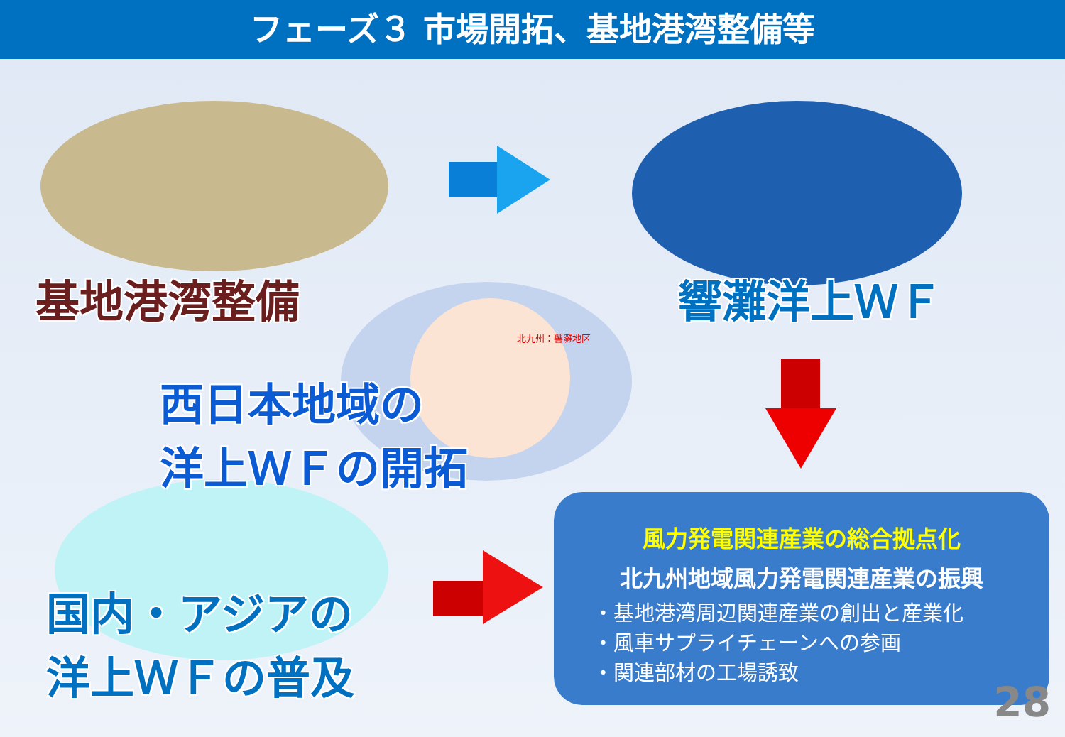フェーズ３ 市場開拓、基地港湾整備等
基地港湾整備 響灘洋上ＷＦ
北九州：響灘地区
西日本地域の
洋上ＷＦの開拓
国内・アジアの
洋上ＷＦの普及
風力発電関連産業の総合拠点化
北九州地域風力発電関連産業の振興
・基地港湾周辺関連産業の創出と産業化
・風車サプライチェーンへの参画
・関連部材の工場誘致
28